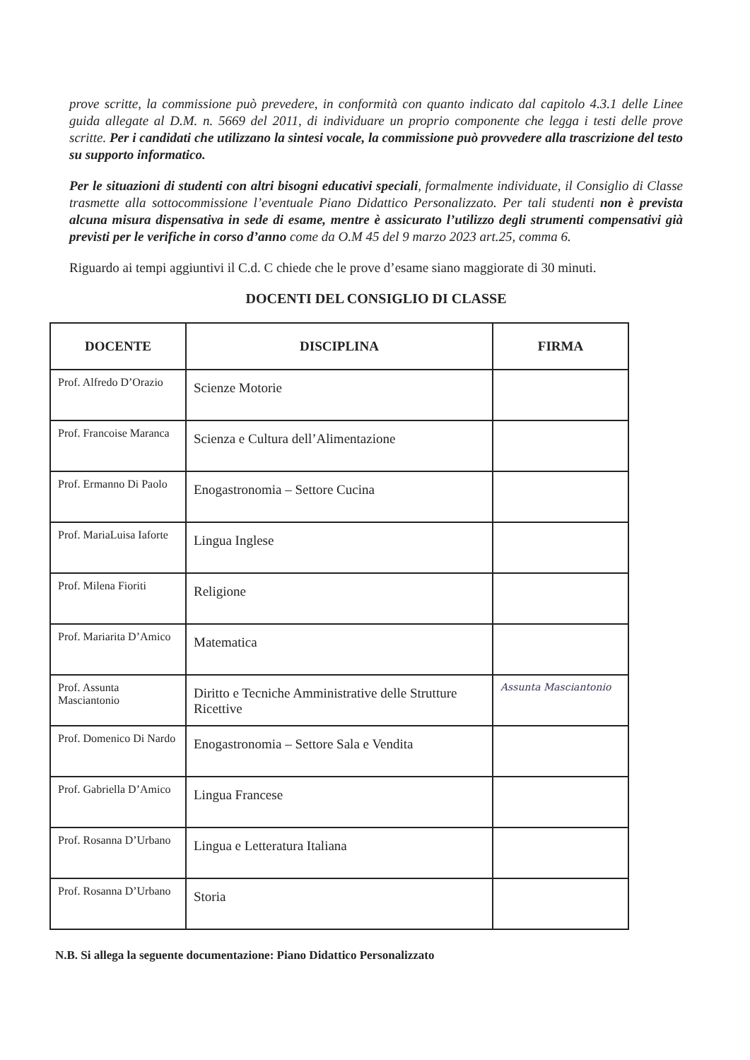prove scritte, la commissione può prevedere, in conformità con quanto indicato dal capitolo 4.3.1 delle Linee guida allegate al D.M. n. 5669 del 2011, di individuare un proprio componente che legga i testi delle prove scritte. Per i candidati che utilizzano la sintesi vocale, la commissione può provvedere alla trascrizione del testo su supporto informatico.
Per le situazioni di studenti con altri bisogni educativi speciali, formalmente individuate, il Consiglio di Classe trasmette alla sottocommissione l’eventuale Piano Didattico Personalizzato. Per tali studenti non è prevista alcuna misura dispensativa in sede di esame, mentre è assicurato l’utilizzo degli strumenti compensativi già previsti per le verifiche in corso d’anno come da O.M 45 del 9 marzo 2023 art.25, comma 6.
Riguardo ai tempi aggiuntivi il C.d. C chiede che le prove d’esame siano maggiorate di 30 minuti.
DOCENTI DEL CONSIGLIO DI CLASSE
| DOCENTE | DISCIPLINA | FIRMA |
| --- | --- | --- |
| Prof. Alfredo D’Orazio | Scienze Motorie | |
| Prof. Francoise Maranca | Scienza e Cultura dell’Alimentazione | |
| Prof. Ermanno Di Paolo | Enogastronomia – Settore Cucina | |
| Prof. MariaLuisa Iaforte | Lingua Inglese | |
| Prof. Milena Fioriti | Religione | |
| Prof. Mariarita D’Amico | Matematica | |
| Prof. Assunta Masciantonio | Diritto e Tecniche Amministrative delle Strutture Ricettive | Assunta Masciantonio |
| Prof. Domenico Di Nardo | Enogastronomia – Settore Sala e Vendita | |
| Prof. Gabriella D’Amico | Lingua Francese | |
| Prof. Rosanna D’Urbano | Lingua e Letteratura Italiana | |
| Prof. Rosanna D’Urbano | Storia | |
N.B. Si allega la seguente documentazione: Piano Didattico Personalizzato